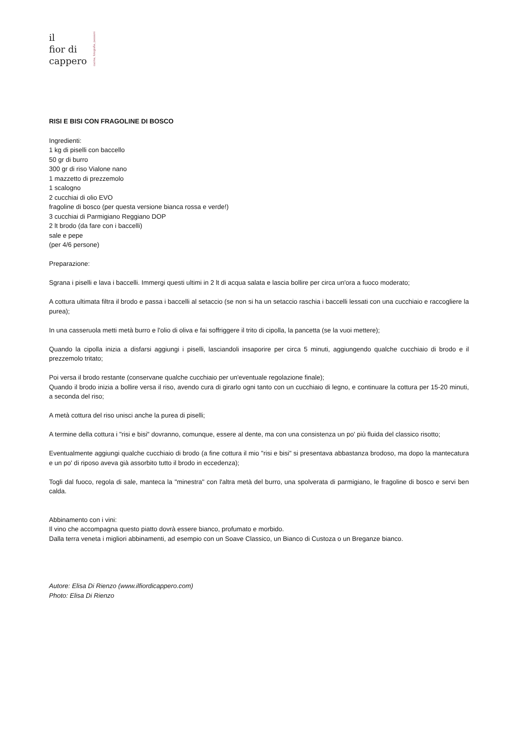il
fior di
cappero
cucina, fotografia, passioni
RISI E BISI CON FRAGOLINE DI BOSCO
Ingredienti:
1 kg di piselli con baccello
50 gr di burro
300 gr di riso Vialone nano
1 mazzetto di prezzemolo
1 scalogno
2 cucchiai di olio EVO
fragoline di bosco (per questa versione bianca rossa e verde!)
3 cucchiai di Parmigiano Reggiano DOP
2 lt brodo (da fare con i baccelli)
sale e pepe
(per 4/6 persone)
Preparazione:
Sgrana i piselli e lava i baccelli. Immergi questi ultimi in 2 lt di acqua salata e lascia bollire per circa un'ora a fuoco moderato;
A cottura ultimata filtra il brodo e passa i baccelli al setaccio (se non si ha un setaccio raschia i baccelli lessati con una cucchiaio e raccogliere la purea);
In una casseruola metti metà burro e l'olio di oliva e fai soffriggere il trito di cipolla, la pancetta (se la vuoi mettere);
Quando la cipolla inizia a disfarsi aggiungi i piselli, lasciandoli insaporire per circa 5 minuti, aggiungendo qualche cucchiaio di brodo e il prezzemolo tritato;
Poi versa il brodo restante (conservane qualche cucchiaio per un'eventuale regolazione finale);
Quando il brodo inizia a bollire versa il riso, avendo cura di girarlo ogni tanto con un cucchiaio di legno, e continuare la cottura per 15-20 minuti, a seconda del riso;
A metà cottura del riso unisci anche la purea di piselli;
A termine della cottura i "risi e bisi" dovranno, comunque, essere al dente, ma con una consistenza un po' più fluida del classico risotto;
Eventualmente aggiungi qualche cucchiaio di brodo (a fine cottura il mio "risi e bisi" si presentava abbastanza brodoso, ma dopo la mantecatura e un po' di riposo aveva già assorbito tutto il brodo in eccedenza);
Togli dal fuoco, regola di sale, manteca la "minestra" con l'altra metà del burro, una spolverata di parmigiano, le fragoline di bosco e servi ben calda.
Abbinamento con i vini:
Il vino che accompagna questo piatto dovrà essere bianco, profumato e morbido.
Dalla terra veneta i migliori abbinamenti, ad esempio con un Soave Classico, un Bianco di Custoza o un Breganze bianco.
Autore: Elisa Di Rienzo (www.ilfiordicappero.com)
Photo: Elisa Di Rienzo